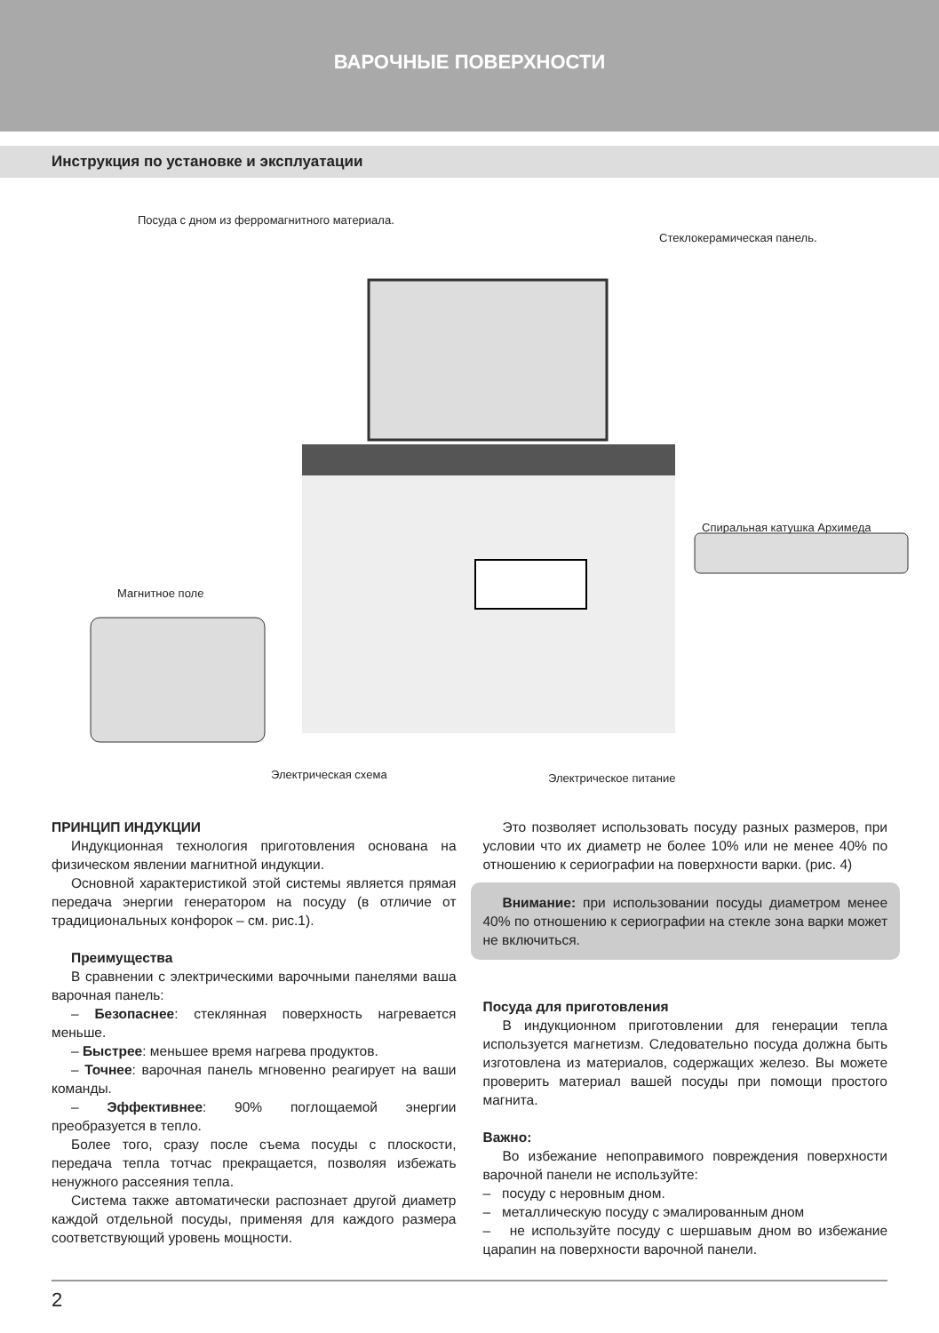ВАРОЧНЫЕ ПОВЕРХНОСТИ
Инструкция по установке и эксплуатации
Посуда с дном из ферромагнитного материала.
Стеклокерамическая панель.
Спиральная катушка Архимеда
Магнитное поле
Электрическая схема Электрическое питание
ПРИНЦИП ИНДУКЦИИ
Индукционная технология приготовления основана на физическом явлении магнитной индукции.
Основной характеристикой этой системы является прямая передача энергии генератором на посуду (в отличие от традициональных конфорок – см. рис.1).
Преимущества
В сравнении с электрическими варочными панелями ваша варочная панель:
– Безопаснее: стеклянная поверхность нагревается меньше.
– Быстрее: меньшее время нагрева продуктов.
– Точнее: варочная панель мгновенно реагирует на ваши команды.
– Эффективнее: 90% поглощаемой энергии преобразуется в тепло.
Более того, сразу после съема посуды с плоскости, передача тепла тотчас прекращается, позволяя избежать ненужного рассеяния тепла.
Система также автоматически распознает другой диаметр каждой отдельной посуды, применяя для каждого размера соответствующий уровень мощности.
Это позволяет использовать посуду разных размеров, при условии что их диаметр не более 10% или не менее 40% по отношению к сериографии на поверхности варки. (рис. 4)
Внимание: при использовании посуды диаметром менее 40% по отношению к сериографии на стекле зона варки может не включиться.
Посуда для приготовления
В индукционном приготовлении для генерации тепла используется магнетизм. Следовательно посуда должна быть изготовлена из материалов, содержащих железо. Вы можете проверить материал вашей посуды при помощи простого магнита.
Важно:
Во избежание непоправимого повреждения поверхности варочной панели не используйте:
– посуду с неровным дном.
– металлическую посуду с эмалированным дном
– не используйте посуду с шершавым дном во избежание царапин на поверхности варочной панели.
2